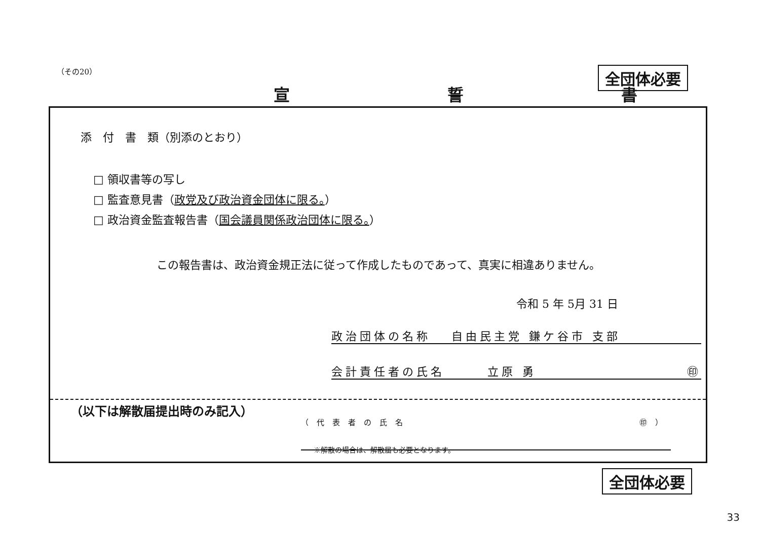（その20） 全団体必要
宣 誓 書
添　付　書　類（別添のとおり）
□ 領収書等の写し
□ 監査意見書（政党及び政治資金団体に限る。）
□ 政治資金監査報告書（国会議員関係政治団体に限る。）
この報告書は、政治資金規正法に従って作成したものであって、真実に相違ありません。
令和 5 年 5月 31 日
政治団体の名称 　自由民主党 鎌ケ谷市 支部
会計責任者の氏名　　　立原 勇 ㊞
（以下は解散届提出時のみ記入）
（代表者の氏名 ㊞）
※解散の場合は、解散届も必要となります。
全団体必要
33